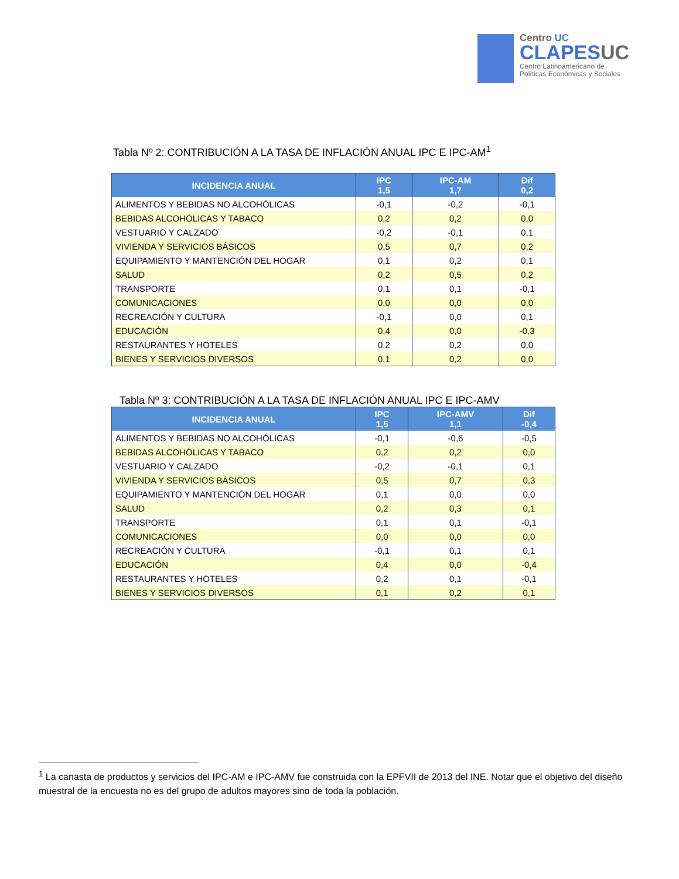Centro UC
CLAPESUC
Centro Latinoamericano de
Políticas Económicas y Sociales
Tabla Nº 2: CONTRIBUCIÓN A LA TASA DE INFLACIÓN ANUAL IPC E IPC-AM<sup>1</sup>
| INCIDENCIA ANUAL | IPC 1,5 | IPC-AM 1,7 | Dif 0,2 |
| --- | --- | --- | --- |
| ALIMENTOS Y BEBIDAS NO ALCOHÓLICAS | -0,1 | -0,2 | -0,1 |
| BEBIDAS ALCOHÓLICAS Y TABACO | 0,2 | 0,2 | 0,0 |
| VESTUARIO Y CALZADO | -0,2 | -0,1 | 0,1 |
| VIVIENDA Y SERVICIOS BÁSICOS | 0,5 | 0,7 | 0,2 |
| EQUIPAMIENTO Y MANTENCIÓN DEL HOGAR | 0,1 | 0,2 | 0,1 |
| SALUD | 0,2 | 0,5 | 0,2 |
| TRANSPORTE | 0,1 | 0,1 | -0,1 |
| COMUNICACIONES | 0,0 | 0,0 | 0,0 |
| RECREACIÓN Y CULTURA | -0,1 | 0,0 | 0,1 |
| EDUCACIÓN | 0,4 | 0,0 | -0,3 |
| RESTAURANTES Y HOTELES | 0,2 | 0,2 | 0,0 |
| BIENES Y SERVICIOS DIVERSOS | 0,1 | 0,2 | 0,0 |
Tabla Nº 3: CONTRIBUCIÓN A LA TASA DE INFLACIÓN ANUAL IPC E IPC-AMV
| INCIDENCIA ANUAL | IPC 1,5 | IPC-AMV 1,1 | Dif -0,4 |
| --- | --- | --- | --- |
| ALIMENTOS Y BEBIDAS NO ALCOHÓLICAS | -0,1 | -0,6 | -0,5 |
| BEBIDAS ALCOHÓLICAS Y TABACO | 0,2 | 0,2 | 0,0 |
| VESTUARIO Y CALZADO | -0,2 | -0,1 | 0,1 |
| VIVIENDA Y SERVICIOS BÁSICOS | 0,5 | 0,7 | 0,3 |
| EQUIPAMIENTO Y MANTENCIÓN DEL HOGAR | 0,1 | 0,0 | 0,0 |
| SALUD | 0,2 | 0,3 | 0,1 |
| TRANSPORTE | 0,1 | 0,1 | -0,1 |
| COMUNICACIONES | 0,0 | 0,0 | 0,0 |
| RECREACIÓN Y CULTURA | -0,1 | 0,1 | 0,1 |
| EDUCACIÓN | 0,4 | 0,0 | -0,4 |
| RESTAURANTES Y HOTELES | 0,2 | 0,1 | -0,1 |
| BIENES Y SERVICIOS DIVERSOS | 0,1 | 0,2 | 0,1 |
<sup>1</sup> La canasta de productos y servicios del IPC-AM e IPC-AMV fue construida con la EPFVII de 2013 del INE. Notar que el objetivo del diseño muestral de la encuesta no es del grupo de adultos mayores sino de toda la población.